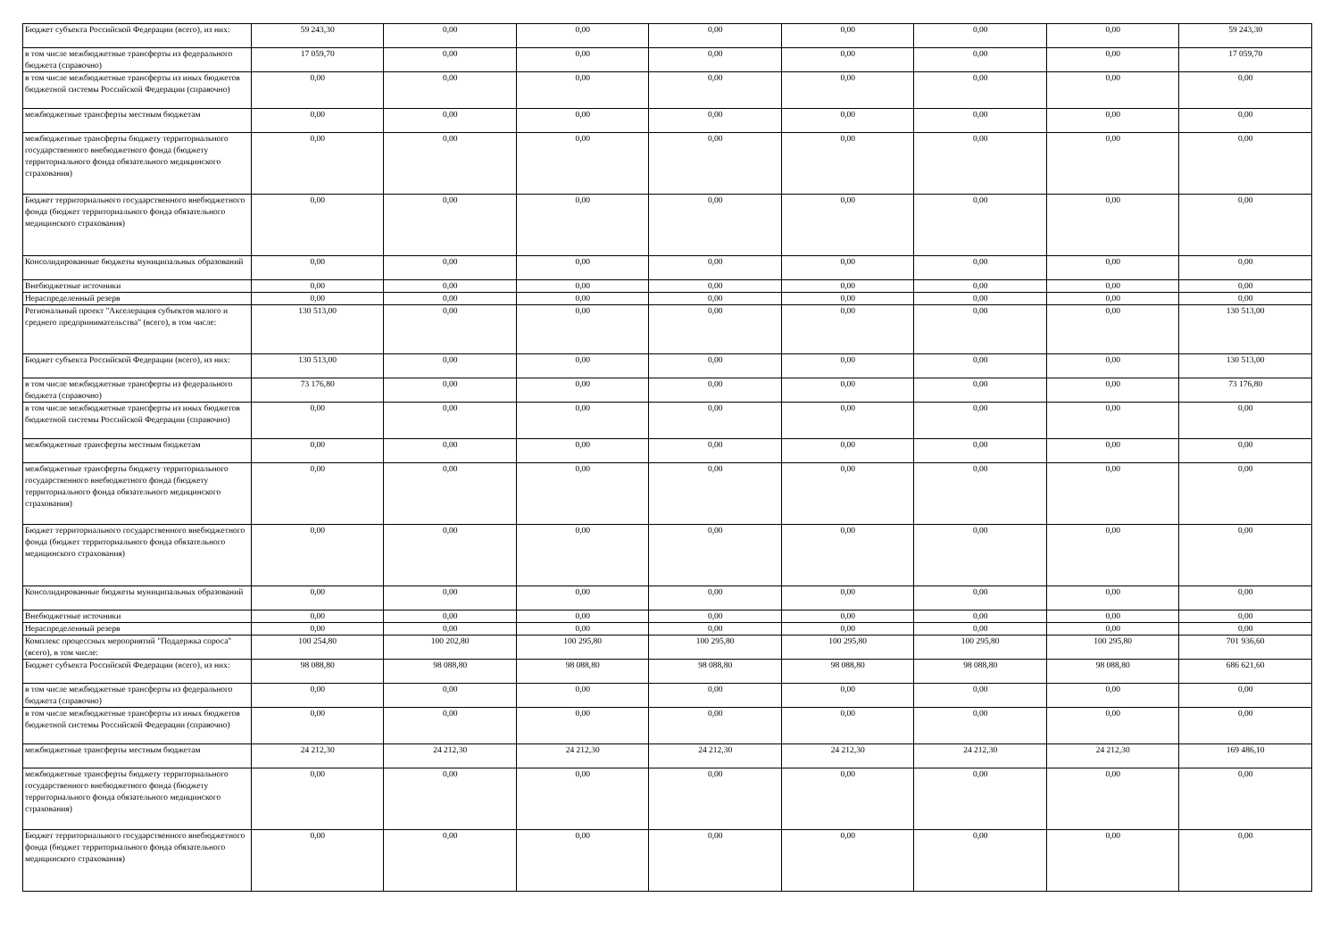| Бюджет субъекта Российской Федерации (всего), из них: | 59 243,30 | 0,00 | 0,00 | 0,00 | 0,00 | 0,00 | 0,00 | 59 243,30 |
| в том числе межбюджетные трансферты из федерального бюджета (справочно) | 17 059,70 | 0,00 | 0,00 | 0,00 | 0,00 | 0,00 | 0,00 | 17 059,70 |
| в том числе межбюджетные трансферты из иных бюджетов бюджетной системы Российской Федерации (справочно) | 0,00 | 0,00 | 0,00 | 0,00 | 0,00 | 0,00 | 0,00 | 0,00 |
| межбюджетные трансферты местным бюджетам | 0,00 | 0,00 | 0,00 | 0,00 | 0,00 | 0,00 | 0,00 | 0,00 |
| межбюджетные трансферты бюджету территориального государственного внебюджетного фонда (бюджету территориального фонда обязательного медицинского страхования) | 0,00 | 0,00 | 0,00 | 0,00 | 0,00 | 0,00 | 0,00 | 0,00 |
| Бюджет территориального государственного внебюджетного фонда (бюджет территориального фонда обязательного медицинского страхования) | 0,00 | 0,00 | 0,00 | 0,00 | 0,00 | 0,00 | 0,00 | 0,00 |
| Консолидированные бюджеты муниципальных образований | 0,00 | 0,00 | 0,00 | 0,00 | 0,00 | 0,00 | 0,00 | 0,00 |
| Внебюджетные источники | 0,00 | 0,00 | 0,00 | 0,00 | 0,00 | 0,00 | 0,00 | 0,00 |
| Нераспределенный резерв | 0,00 | 0,00 | 0,00 | 0,00 | 0,00 | 0,00 | 0,00 | 0,00 |
| Региональный проект "Акселерация субъектов малого и среднего предпринимательства" (всего), в том числе: | 130 513,00 | 0,00 | 0,00 | 0,00 | 0,00 | 0,00 | 0,00 | 130 513,00 |
| Бюджет субъекта Российской Федерации (всего), из них: | 130 513,00 | 0,00 | 0,00 | 0,00 | 0,00 | 0,00 | 0,00 | 130 513,00 |
| в том числе межбюджетные трансферты из федерального бюджета (справочно) | 73 176,80 | 0,00 | 0,00 | 0,00 | 0,00 | 0,00 | 0,00 | 73 176,80 |
| в том числе межбюджетные трансферты из иных бюджетов бюджетной системы Российской Федерации (справочно) | 0,00 | 0,00 | 0,00 | 0,00 | 0,00 | 0,00 | 0,00 | 0,00 |
| межбюджетные трансферты местным бюджетам | 0,00 | 0,00 | 0,00 | 0,00 | 0,00 | 0,00 | 0,00 | 0,00 |
| межбюджетные трансферты бюджету территориального государственного внебюджетного фонда (бюджету территориального фонда обязательного медицинского страхования) | 0,00 | 0,00 | 0,00 | 0,00 | 0,00 | 0,00 | 0,00 | 0,00 |
| Бюджет территориального государственного внебюджетного фонда (бюджет территориального фонда обязательного медицинского страхования) | 0,00 | 0,00 | 0,00 | 0,00 | 0,00 | 0,00 | 0,00 | 0,00 |
| Консолидированные бюджеты муниципальных образований | 0,00 | 0,00 | 0,00 | 0,00 | 0,00 | 0,00 | 0,00 | 0,00 |
| Внебюджетные источники | 0,00 | 0,00 | 0,00 | 0,00 | 0,00 | 0,00 | 0,00 | 0,00 |
| Нераспределенный резерв | 0,00 | 0,00 | 0,00 | 0,00 | 0,00 | 0,00 | 0,00 | 0,00 |
| Комплекс процессных мероприятий "Поддержка спроса" (всего), в том числе: | 100 254,80 | 100 202,80 | 100 295,80 | 100 295,80 | 100 295,80 | 100 295,80 | 100 295,80 | 701 936,60 |
| Бюджет субъекта Российской Федерации (всего), из них: | 98 088,80 | 98 088,80 | 98 088,80 | 98 088,80 | 98 088,80 | 98 088,80 | 98 088,80 | 686 621,60 |
| в том числе межбюджетные трансферты из федерального бюджета (справочно) | 0,00 | 0,00 | 0,00 | 0,00 | 0,00 | 0,00 | 0,00 | 0,00 |
| в том числе межбюджетные трансферты из иных бюджетов бюджетной системы Российской Федерации (справочно) | 0,00 | 0,00 | 0,00 | 0,00 | 0,00 | 0,00 | 0,00 | 0,00 |
| межбюджетные трансферты местным бюджетам | 24 212,30 | 24 212,30 | 24 212,30 | 24 212,30 | 24 212,30 | 24 212,30 | 24 212,30 | 169 486,10 |
| межбюджетные трансферты бюджету территориального государственного внебюджетного фонда (бюджету территориального фонда обязательного медицинского страхования) | 0,00 | 0,00 | 0,00 | 0,00 | 0,00 | 0,00 | 0,00 | 0,00 |
| Бюджет территориального государственного внебюджетного фонда (бюджет территориального фонда обязательного медицинского страхования) | 0,00 | 0,00 | 0,00 | 0,00 | 0,00 | 0,00 | 0,00 | 0,00 |